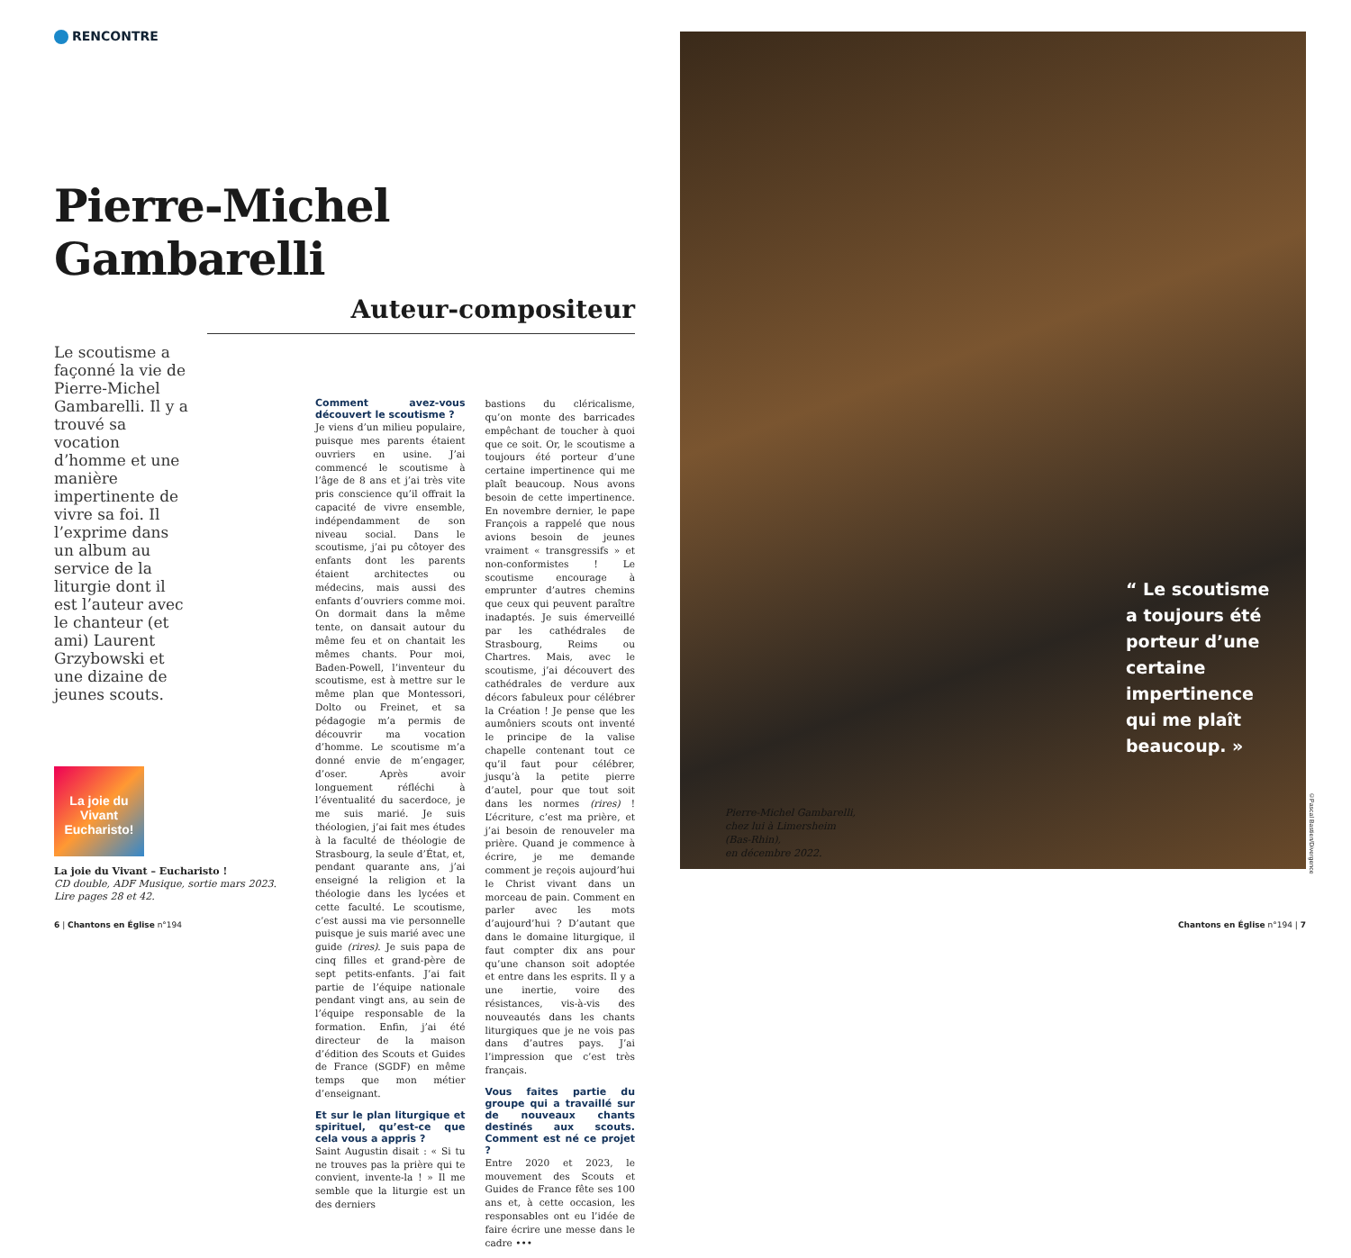RENCONTRE
Pierre-Michel Gambarelli
Auteur-compositeur
Le scoutisme a façonné la vie de Pierre-Michel Gambarelli. Il y a trouvé sa vocation d’homme et une manière impertinente de vivre sa foi. Il l’exprime dans un album au service de la liturgie dont il est l’auteur avec le chanteur (et ami) Laurent Grzybowski et une dizaine de jeunes scouts.
La joie du Vivant Eucharisto!
La joie du Vivant – Eucharisto !
CD double, ADF Musique, sortie mars 2023. Lire pages 28 et 42.
Comment avez-vous découvert le scoutisme ?
Je viens d’un milieu populaire, puisque mes parents étaient ouvriers en usine. J’ai commencé le scoutisme à l’âge de 8 ans et j’ai très vite pris conscience qu’il offrait la capacité de vivre ensemble, indépendamment de son niveau social. Dans le scoutisme, j’ai pu côtoyer des enfants dont les parents étaient architectes ou médecins, mais aussi des enfants d’ouvriers comme moi. On dormait dans la même tente, on dansait autour du même feu et on chantait les mêmes chants. Pour moi, Baden-Powell, l’inventeur du scoutisme, est à mettre sur le même plan que Montessori, Dolto ou Freinet, et sa pédagogie m’a permis de découvrir ma vocation d’homme. Le scoutisme m’a donné envie de m’engager, d’oser. Après avoir longuement réfléchi à l’éventualité du sacerdoce, je me suis marié. Je suis théologien, j’ai fait mes études à la faculté de théologie de Strasbourg, la seule d’État, et, pendant quarante ans, j’ai enseigné la religion et la théologie dans les lycées et cette faculté. Le scoutisme, c’est aussi ma vie personnelle puisque je suis marié avec une guide (rires). Je suis papa de cinq filles et grand-père de sept petits-enfants. J’ai fait partie de l’équipe nationale pendant vingt ans, au sein de l’équipe responsable de la formation. Enfin, j’ai été directeur de la maison d’édition des Scouts et Guides de France (SGDF) en même temps que mon métier d’enseignant.
Et sur le plan liturgique et spirituel, qu’est-ce que cela vous a appris ?
Saint Augustin disait : « Si tu ne trouves pas la prière qui te convient, invente-la ! » Il me semble que la liturgie est un des derniers
bastions du cléricalisme, qu’on monte des barricades empêchant de toucher à quoi que ce soit. Or, le scoutisme a toujours été porteur d’une certaine impertinence qui me plaît beaucoup. Nous avons besoin de cette impertinence. En novembre dernier, le pape François a rappelé que nous avions besoin de jeunes vraiment « transgressifs » et non-conformistes ! Le scoutisme encourage à emprunter d’autres chemins que ceux qui peuvent paraître inadaptés. Je suis émerveillé par les cathédrales de Strasbourg, Reims ou Chartres. Mais, avec le scoutisme, j’ai découvert des cathédrales de verdure aux décors fabuleux pour célébrer la Création ! Je pense que les aumôniers scouts ont inventé le principe de la valise chapelle contenant tout ce qu’il faut pour célébrer, jusqu’à la petite pierre d’autel, pour que tout soit dans les normes (rires) ! L’écriture, c’est ma prière, et j’ai besoin de renouveler ma prière. Quand je commence à écrire, je me demande comment je reçois aujourd’hui le Christ vivant dans un morceau de pain. Comment en parler avec les mots d’aujourd’hui ? D’autant que dans le domaine liturgique, il faut compter dix ans pour qu’une chanson soit adoptée et entre dans les esprits. Il y a une inertie, voire des résistances, vis-à-vis des nouveautés dans les chants liturgiques que je ne vois pas dans d’autres pays. J’ai l’impression que c’est très français.
Vous faites partie du groupe qui a travaillé sur de nouveaux chants destinés aux scouts. Comment est né ce projet ?
Entre 2020 et 2023, le mouvement des Scouts et Guides de France fête ses 100 ans et, à cette occasion, les responsables ont eu l’idée de faire écrire une messe dans le cadre •••
6 | Chantons en Église n°194
“ Le scoutisme a toujours été porteur d’une certaine impertinence qui me plaît beaucoup. »
Pierre-Michel Gambarelli,
chez lui à Limersheim
(Bas-Rhin),
en décembre 2022.
©Pascal Bastien/Divergence
Chantons en Église n°194 | 7